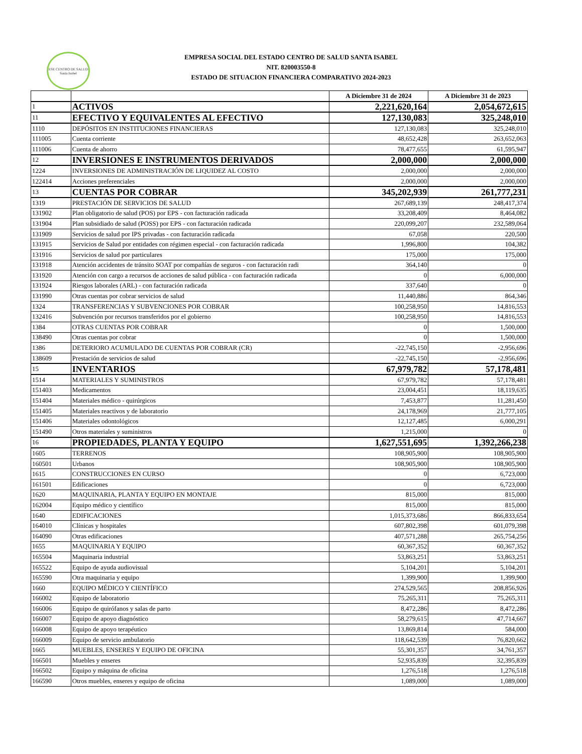ESE CENTRO DE SALUD
Santa Isabel
EMPRESA SOCIAL DEL ESTADO CENTRO DE SALUD SANTA ISABEL
NIT. 820003550-8
ESTADO DE SITUACION FINANCIERA COMPARATIVO 2024-2023
| | | A Diciembre 31 de 2024 | A Diciembre 31 de 2023 |
| --- | --- | --- | --- |
| 1 | ACTIVOS | 2,221,620,164 | 2,054,672,615 |
| 11 | EFECTIVO Y EQUIVALENTES AL EFECTIVO | 127,130,083 | 325,248,010 |
| 1110 | DEPÓSITOS EN INSTITUCIONES FINANCIERAS | 127,130,083 | 325,248,010 |
| 111005 | Cuenta corriente | 48,652,428 | 263,652,063 |
| 111006 | Cuenta de ahorro | 78,477,655 | 61,595,947 |
| 12 | INVERSIONES E INSTRUMENTOS DERIVADOS | 2,000,000 | 2,000,000 |
| 1224 | INVERSIONES DE ADMINISTRACIÓN DE LIQUIDEZ AL COSTO | 2,000,000 | 2,000,000 |
| 122414 | Acciones preferenciales | 2,000,000 | 2,000,000 |
| 13 | CUENTAS POR COBRAR | 345,202,939 | 261,777,231 |
| 1319 | PRESTACIÓN DE SERVICIOS DE SALUD | 267,689,139 | 248,417,374 |
| 131902 | Plan obligatorio de salud (POS) por EPS - con facturación radicada | 33,208,409 | 8,464,082 |
| 131904 | Plan subsidiado de salud (POSS) por EPS - con facturación radicada | 220,099,207 | 232,589,064 |
| 131909 | Servicios de salud por IPS privadas - con facturación radicada | 67,058 | 220,500 |
| 131915 | Servicios de Salud por entidades con régimen especial - con facturación radicada | 1,996,800 | 104,382 |
| 131916 | Servicios de salud por particulares | 175,000 | 175,000 |
| 131918 | Atención accidentes de tránsito SOAT por compañías de seguros - con facturación radi | 364,140 | 0 |
| 131920 | Atención con cargo a recursos de acciones de salud pública - con facturación radicada | 0 | 6,000,000 |
| 131924 | Riesgos laborales (ARL) - con facturación radicada | 337,640 | 0 |
| 131990 | Otras cuentas por cobrar servicios de salud | 11,440,886 | 864,346 |
| 1324 | TRANSFERENCIAS Y SUBVENCIONES POR COBRAR | 100,258,950 | 14,816,553 |
| 132416 | Subvención por recursos transferidos por el gobierno | 100,258,950 | 14,816,553 |
| 1384 | OTRAS CUENTAS POR COBRAR | 0 | 1,500,000 |
| 138490 | Otras cuentas por cobrar | 0 | 1,500,000 |
| 1386 | DETERIORO ACUMULADO DE CUENTAS POR COBRAR (CR) | -22,745,150 | -2,956,696 |
| 138609 | Prestación de servicios de salud | -22,745,150 | -2,956,696 |
| 15 | INVENTARIOS | 67,979,782 | 57,178,481 |
| 1514 | MATERIALES Y SUMINISTROS | 67,979,782 | 57,178,481 |
| 151403 | Medicamentos | 23,004,451 | 18,119,635 |
| 151404 | Materiales médico - quirúrgicos | 7,453,877 | 11,281,450 |
| 151405 | Materiales reactivos y de laboratorio | 24,178,969 | 21,777,105 |
| 151406 | Materiales odontológicos | 12,127,485 | 6,000,291 |
| 151490 | Otros materiales y suministros | 1,215,000 | 0 |
| 16 | PROPIEDADES, PLANTA Y EQUIPO | 1,627,551,695 | 1,392,266,238 |
| 1605 | TERRENOS | 108,905,900 | 108,905,900 |
| 160501 | Urbanos | 108,905,900 | 108,905,900 |
| 1615 | CONSTRUCCIONES EN CURSO | 0 | 6,723,000 |
| 161501 | Edificaciones | 0 | 6,723,000 |
| 1620 | MAQUINARIA, PLANTA Y EQUIPO EN MONTAJE | 815,000 | 815,000 |
| 162004 | Equipo médico y científico | 815,000 | 815,000 |
| 1640 | EDIFICACIONES | 1,015,373,686 | 866,833,654 |
| 164010 | Clínicas y hospitales | 607,802,398 | 601,079,398 |
| 164090 | Otras edificaciones | 407,571,288 | 265,754,256 |
| 1655 | MAQUINARIA Y EQUIPO | 60,367,352 | 60,367,352 |
| 165504 | Maquinaria industrial | 53,863,251 | 53,863,251 |
| 165522 | Equipo de ayuda audiovisual | 5,104,201 | 5,104,201 |
| 165590 | Otra maquinaria y equipo | 1,399,900 | 1,399,900 |
| 1660 | EQUIPO MÉDICO Y CIENTÍFICO | 274,529,565 | 208,856,926 |
| 166002 | Equipo de laboratorio | 75,265,311 | 75,265,311 |
| 166006 | Equipo de quirófanos y salas de parto | 8,472,286 | 8,472,286 |
| 166007 | Equipo de apoyo diagnóstico | 58,279,615 | 47,714,667 |
| 166008 | Equipo de apoyo terapéutico | 13,869,814 | 584,000 |
| 166009 | Equipo de servicio ambulatorio | 118,642,539 | 76,820,662 |
| 1665 | MUEBLES, ENSERES Y EQUIPO DE OFICINA | 55,301,357 | 34,761,357 |
| 166501 | Muebles y enseres | 52,935,839 | 32,395,839 |
| 166502 | Equipo y máquina de oficina | 1,276,518 | 1,276,518 |
| 166590 | Otros muebles, enseres y equipo de oficina | 1,089,000 | 1,089,000 |